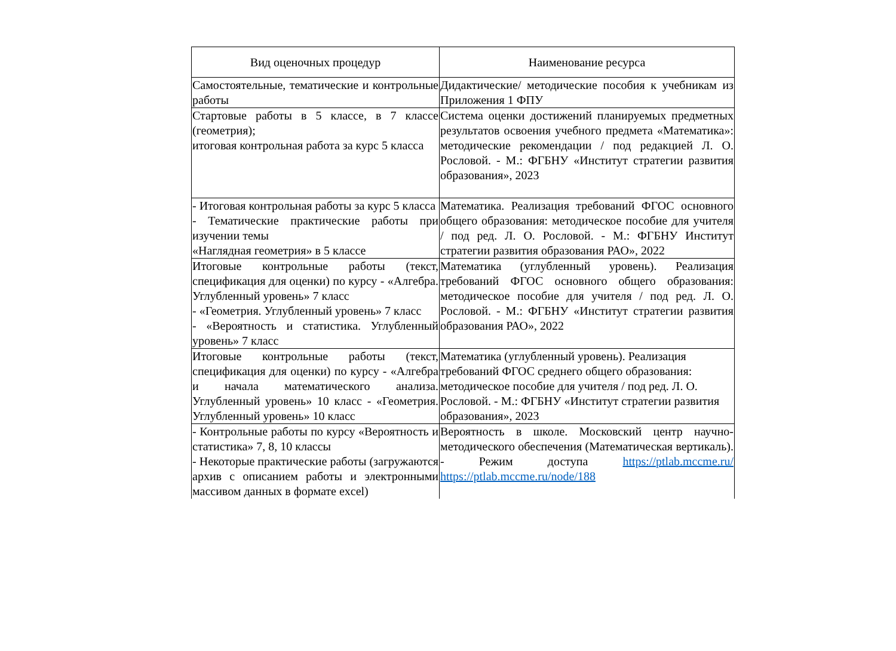| Вид оценочных процедур | Наименование ресурса |
| --- | --- |
| Самостоятельные, тематические и контрольные работы | Дидактические/ методические пособия к учебникам из Приложения 1 ФПУ |
| Стартовые работы в 5 классе, в 7 классе (геометрия); итоговая контрольная работа за курс 5 класса | Система оценки достижений планируемых предметных результатов освоения учебного предмета «Математика»: методические рекомендации / под редакцией Л. О. Рословой. - М.: ФГБНУ «Институт стратегии развития образования», 2023 |
| - Итоговая контрольная работы за курс 5 класса - Тематические практические работы при изучении темы «Наглядная геометрия» в 5 классе | Математика. Реализация требований ФГОС основного общего образования: методическое пособие для учителя / под ред. Л. О. Рословой. - М.: ФГБНУ Институт стратегии развития образования РАО», 2022 |
| Итоговые контрольные работы (текст, спецификация для оценки) по курсу - «Алгебра. Углубленный уровень» 7 класс - «Геометрия. Углубленный уровень» 7 класс - «Вероятность и статистика. Углубленный уровень» 7 класс | Математика (углубленный уровень). Реализация требований ФГОС основного общего образования: методическое пособие для учителя / под ред. Л. О. Рословой. - М.: ФГБНУ «Институт стратегии развития образования РАО», 2022 |
| Итоговые контрольные работы (текст, спецификация для оценки) по курсу - «Алгебра и начала математического анализа. Углубленный уровень» 10 класс - «Геометрия. Углубленный уровень» 10 класс | Математика (углубленный уровень). Реализация требований ФГОС среднего общего образования: методическое пособие для учителя / под ред. Л. О. Рословой. - М.: ФГБНУ «Институт стратегии развития образования», 2023 |
| - Контрольные работы по курсу «Вероятность и статистика» 7, 8, 10 классы - Некоторые практические работы (загружаются архив с описанием работы и электронными массивом данных в формате excel) | Вероятность в школе. Московский центр научно-методического обеспечения (Математическая вертикаль). - Режим доступа https://ptlab.mccme.ru/ https://ptlab.mccme.ru/node/188 |